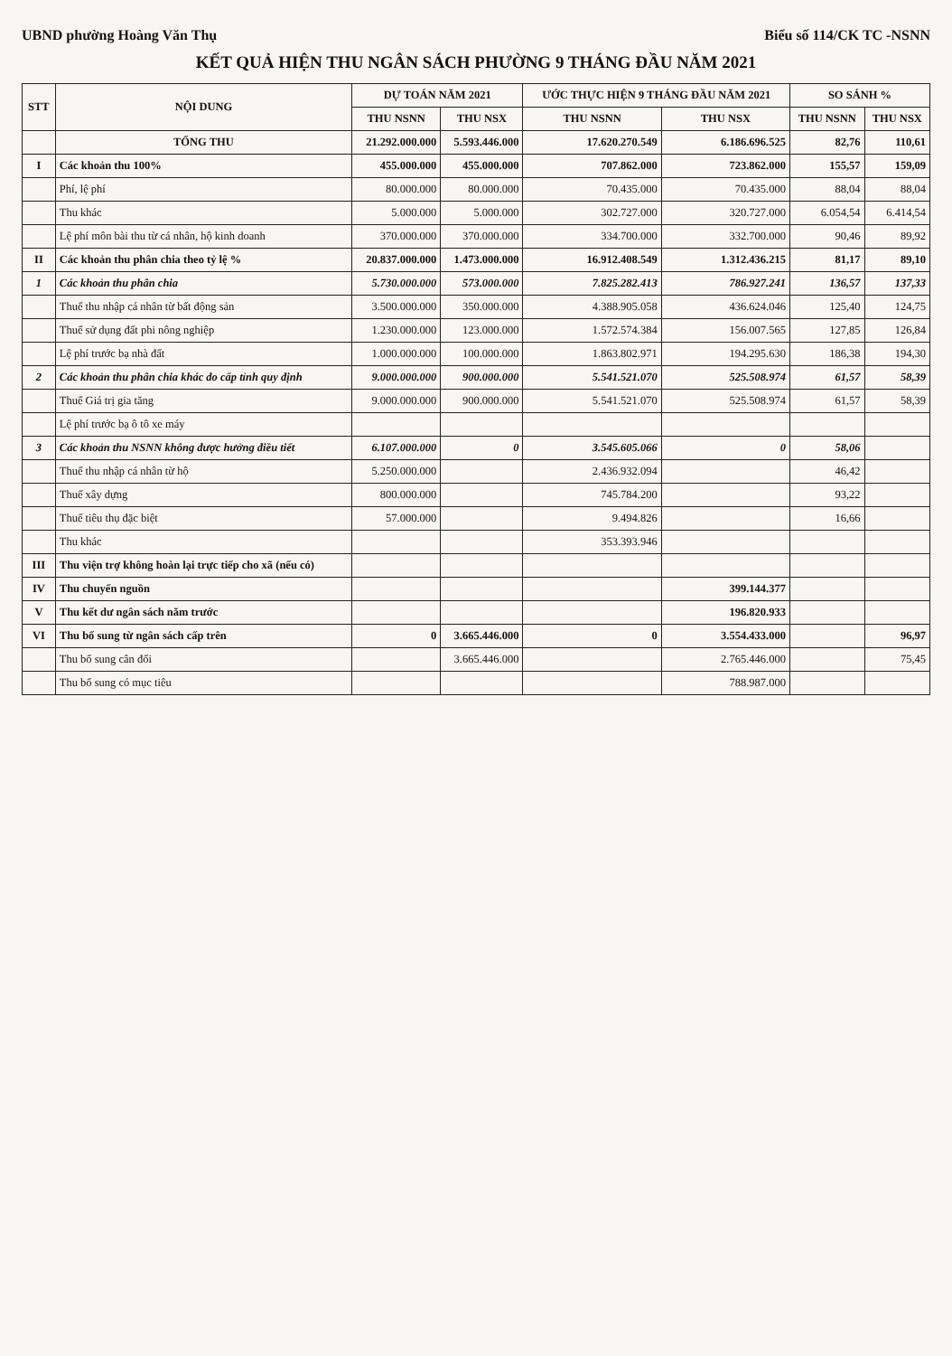UBND phường Hoàng Văn Thụ Biểu số 114/CK TC -NSNN
KẾT QUẢ HIỆN THU NGÂN SÁCH PHƯỜNG 9 THÁNG ĐẦU NĂM 2021
| STT | NỘI DUNG | DỰ TOÁN NĂM 2021 | | ƯỚC THỰC HIỆN 9 THÁNG ĐẦU NĂM 2021 | | SO SÁNH % | |
| --- | --- | --- | --- | --- | --- | --- | --- |
| | | THU NSNN | THU NSX | THU NSNN | THU NSX | THU NSNN | THU NSX |
| | TỔNG THU | 21.292.000.000 | 5.593.446.000 | 17.620.270.549 | 6.186.696.525 | 82,76 | 110,61 |
| I | Các khoản thu 100% | 455.000.000 | 455.000.000 | 707.862.000 | 723.862.000 | 155,57 | 159,09 |
| | Phí, lệ phí | 80.000.000 | 80.000.000 | 70.435.000 | 70.435.000 | 88,04 | 88,04 |
| | Thu khác | 5.000.000 | 5.000.000 | 302.727.000 | 320.727.000 | 6.054,54 | 6.414,54 |
| | Lệ phí môn bài thu từ cá nhân, hộ kinh doanh | 370.000.000 | 370.000.000 | 334.700.000 | 332.700.000 | 90,46 | 89,92 |
| II | Các khoản thu phân chia theo tỷ lệ % | 20.837.000.000 | 1.473.000.000 | 16.912.408.549 | 1.312.436.215 | 81,17 | 89,10 |
| 1 | Các khoản thu phân chia | 5.730.000.000 | 573.000.000 | 7.825.282.413 | 786.927.241 | 136,57 | 137,33 |
| | Thuế thu nhập cá nhân từ bất động sản | 3.500.000.000 | 350.000.000 | 4.388.905.058 | 436.624.046 | 125,40 | 124,75 |
| | Thuế sử dụng đất phi nông nghiệp | 1.230.000.000 | 123.000.000 | 1.572.574.384 | 156.007.565 | 127,85 | 126,84 |
| | Lệ phí trước bạ nhà đất | 1.000.000.000 | 100.000.000 | 1.863.802.971 | 194.295.630 | 186,38 | 194,30 |
| 2 | Các khoản thu phân chia khác do cấp tỉnh quy định | 9.000.000.000 | 900.000.000 | 5.541.521.070 | 525.508.974 | 61,57 | 58,39 |
| | Thuế Giá trị gia tăng | 9.000.000.000 | 900.000.000 | 5.541.521.070 | 525.508.974 | 61,57 | 58,39 |
| | Lệ phí trước bạ ô tô xe máy | | | | | | |
| 3 | Các khoản thu NSNN không được hưởng điều tiết | 6.107.000.000 | 0 | 3.545.605.066 | 0 | 58,06 | |
| | Thuế thu nhập cá nhân từ hộ | 5.250.000.000 | | 2.436.932.094 | | 46,42 | |
| | Thuế xây dựng | 800.000.000 | | 745.784.200 | | 93,22 | |
| | Thuế tiêu thụ đặc biệt | 57.000.000 | | 9.494.826 | | 16,66 | |
| | Thu khác | | | 353.393.946 | | | |
| III | Thu viện trợ không hoàn lại trực tiếp cho xã (nếu có) | | | | | | |
| IV | Thu chuyển nguồn | | | | 399.144.377 | | |
| V | Thu kết dư ngân sách năm trước | | | | 196.820.933 | | |
| VI | Thu bổ sung từ ngân sách cấp trên | 0 | 3.665.446.000 | 0 | 3.554.433.000 | | 96,97 |
| | Thu bổ sung cân đối | | 3.665.446.000 | | 2.765.446.000 | | 75,45 |
| | Thu bổ sung có mục tiêu | | | | 788.987.000 | | |